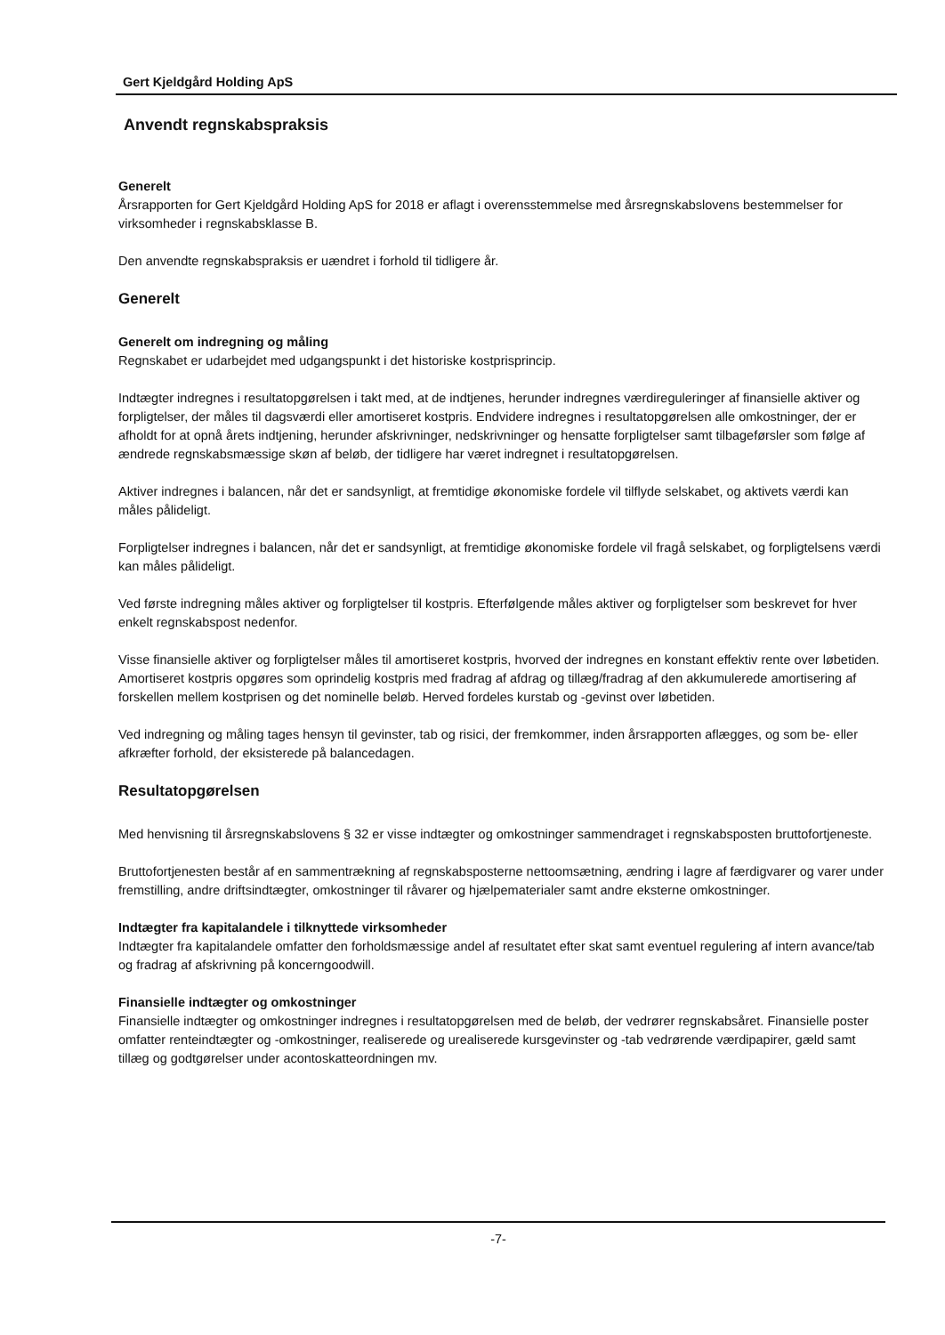Gert Kjeldgård Holding ApS
Anvendt regnskabspraksis
Generelt
Årsrapporten for Gert Kjeldgård Holding ApS for 2018 er aflagt i overensstemmelse med årsregnskabslovens bestemmelser for virksomheder i regnskabsklasse B.
Den anvendte regnskabspraksis er uændret i forhold til tidligere år.
Generelt
Generelt om indregning og måling
Regnskabet er udarbejdet med udgangspunkt i det historiske kostprisprincip.
Indtægter indregnes i resultatopgørelsen i takt med, at de indtjenes, herunder indregnes værdireguleringer af finansielle aktiver og forpligtelser, der måles til dagsværdi eller amortiseret kostpris. Endvidere indregnes i resultatopgørelsen alle omkostninger, der er afholdt for at opnå årets indtjening, herunder afskrivninger, nedskrivninger og hensatte forpligtelser samt tilbageførsler som følge af ændrede regnskabsmæssige skøn af beløb, der tidligere har været indregnet i resultatopgørelsen.
Aktiver indregnes i balancen, når det er sandsynligt, at fremtidige økonomiske fordele vil tilflyde selskabet, og aktivets værdi kan måles pålideligt.
Forpligtelser indregnes i balancen, når det er sandsynligt, at fremtidige økonomiske fordele vil fragå selskabet, og forpligtelsens værdi kan måles pålideligt.
Ved første indregning måles aktiver og forpligtelser til kostpris. Efterfølgende måles aktiver og forpligtelser som beskrevet for hver enkelt regnskabspost nedenfor.
Visse finansielle aktiver og forpligtelser måles til amortiseret kostpris, hvorved der indregnes en konstant effektiv rente over løbetiden. Amortiseret kostpris opgøres som oprindelig kostpris med fradrag af afdrag og tillæg/fradrag af den akkumulerede amortisering af forskellen mellem kostprisen og det nominelle beløb. Herved fordeles kurstab og -gevinst over løbetiden.
Ved indregning og måling tages hensyn til gevinster, tab og risici, der fremkommer, inden årsrapporten aflægges, og som be- eller afkræfter forhold, der eksisterede på balancedagen.
Resultatopgørelsen
Med henvisning til årsregnskabslovens § 32 er visse indtægter og omkostninger sammendraget i regnskabsposten bruttofortjeneste.
Bruttofortjenesten består af en sammentrækning af regnskabsposterne nettoomsætning, ændring i lagre af færdigvarer og varer under fremstilling, andre driftsindtægter, omkostninger til råvarer og hjælpematerialer samt andre eksterne omkostninger.
Indtægter fra kapitalandele i tilknyttede virksomheder
Indtægter fra kapitalandele omfatter den forholdsmæssige andel af resultatet efter skat samt eventuel regulering af intern avance/tab og fradrag af afskrivning på koncerngoodwill.
Finansielle indtægter og omkostninger
Finansielle indtægter og omkostninger indregnes i resultatopgørelsen med de beløb, der vedrører regnskabsåret. Finansielle poster omfatter renteindtægter og -omkostninger, realiserede og urealiserede kursgevinster og -tab vedrørende værdipapirer, gæld samt tillæg og godtgørelser under acontoskatteordningen mv.
-7-